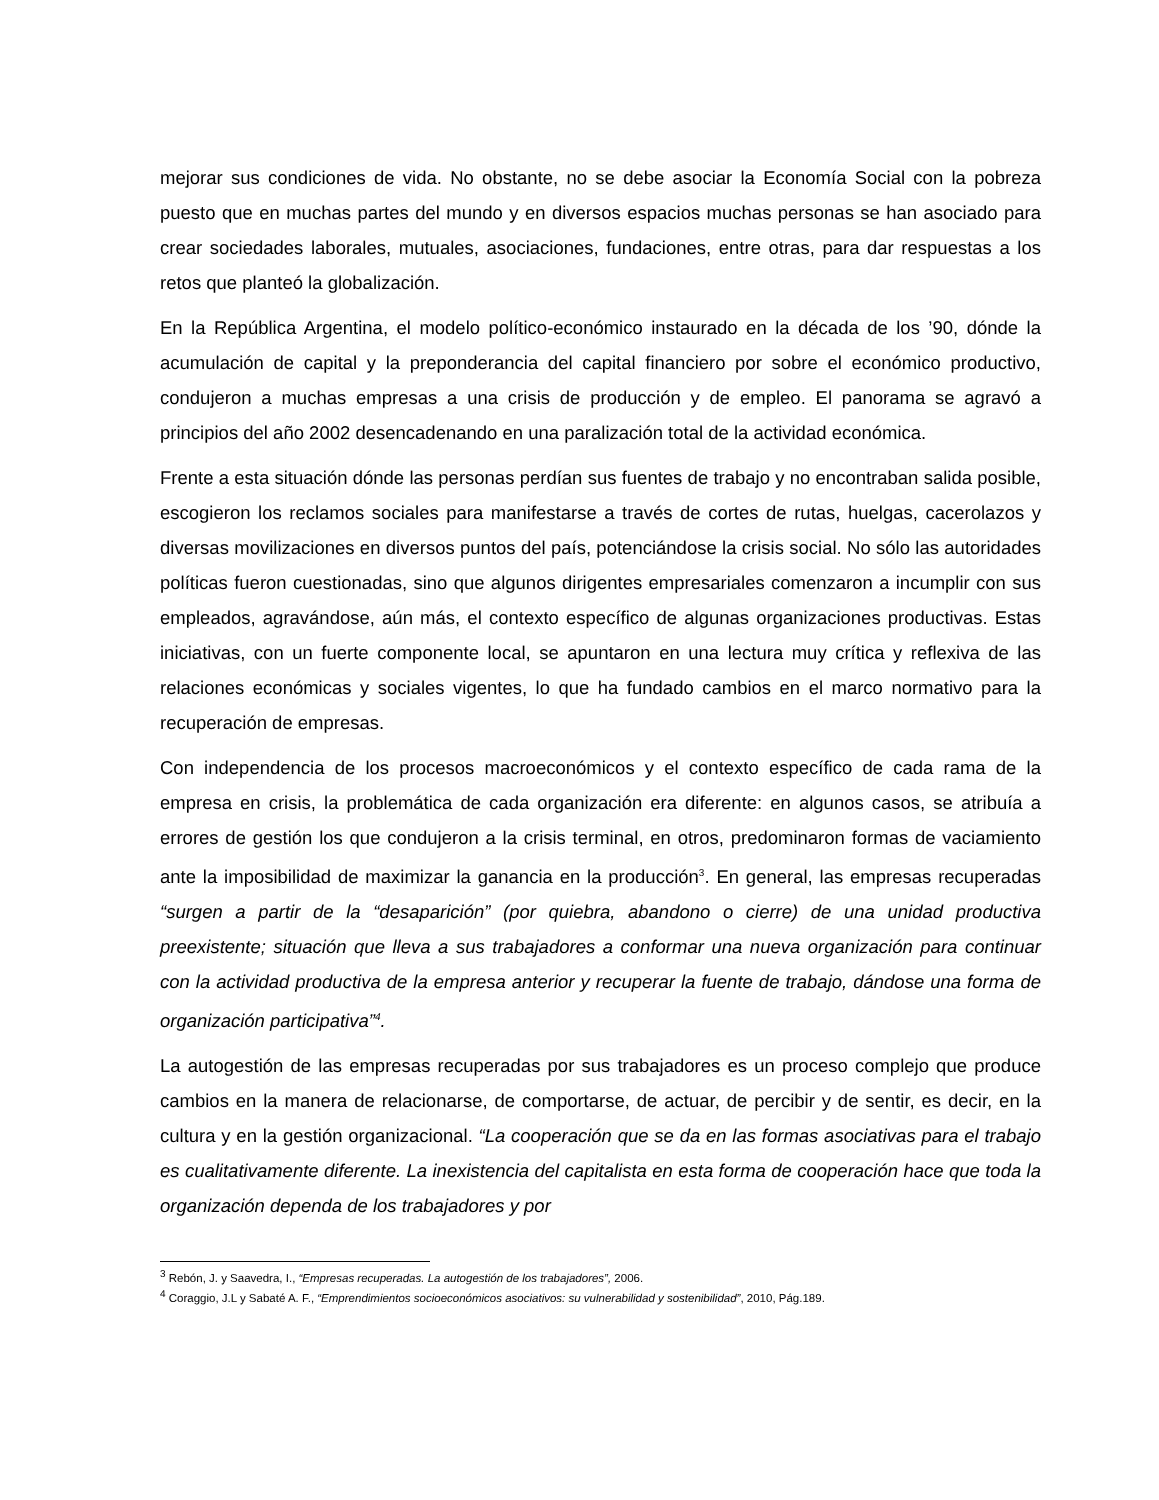mejorar sus condiciones de vida. No obstante, no se debe asociar la Economía Social con la pobreza puesto que en muchas partes del mundo y en diversos espacios muchas personas se han asociado para crear sociedades laborales, mutuales, asociaciones, fundaciones, entre otras, para dar respuestas a los retos que planteó la globalización.
En la República Argentina, el modelo político-económico instaurado en la década de los ’90, dónde la acumulación de capital y la preponderancia del capital financiero por sobre el económico productivo, condujeron a muchas empresas a una crisis de producción y de empleo. El panorama se agravó a principios del año 2002 desencadenando en una paralización total de la actividad económica.
Frente a esta situación dónde las personas perdían sus fuentes de trabajo y no encontraban salida posible, escogieron los reclamos sociales para manifestarse a través de cortes de rutas, huelgas, cacerolazos y diversas movilizaciones en diversos puntos del país, potenciándose la crisis social. No sólo las autoridades políticas fueron cuestionadas, sino que algunos dirigentes empresariales comenzaron a incumplir con sus empleados, agravándose, aún más, el contexto específico de algunas organizaciones productivas. Estas iniciativas, con un fuerte componente local, se apuntaron en una lectura muy crítica y reflexiva de las relaciones económicas y sociales vigentes, lo que ha fundado cambios en el marco normativo para la recuperación de empresas.
Con independencia de los procesos macroeconómicos y el contexto específico de cada rama de la empresa en crisis, la problemática de cada organización era diferente: en algunos casos, se atribuía a errores de gestión los que condujeron a la crisis terminal, en otros, predominaron formas de vaciamiento ante la imposibilidad de maximizar la ganancia en la producción<sup>3</sup>. En general, las empresas recuperadas “surgen a partir de la “desaparición” (por quiebra, abandono o cierre) de una unidad productiva preexistente; situación que lleva a sus trabajadores a conformar una nueva organización para continuar con la actividad productiva de la empresa anterior y recuperar la fuente de trabajo, dándose una forma de organización participativa”<sup>4</sup>.
La autogestión de las empresas recuperadas por sus trabajadores es un proceso complejo que produce cambios en la manera de relacionarse, de comportarse, de actuar, de percibir y de sentir, es decir, en la cultura y en la gestión organizacional. “La cooperación que se da en las formas asociativas para el trabajo es cualitativamente diferente. La inexistencia del capitalista en esta forma de cooperación hace que toda la organización dependa de los trabajadores y por
<sup>3</sup> Rebón, J. y Saavedra, I., “Empresas recuperadas. La autogestión de los trabajadores”, 2006.
<sup>4</sup> Coraggio, J.L y Sabaté A. F., “Emprendimientos socioeconómicos asociativos: su vulnerabilidad y sostenibilidad”, 2010, Pág.189.